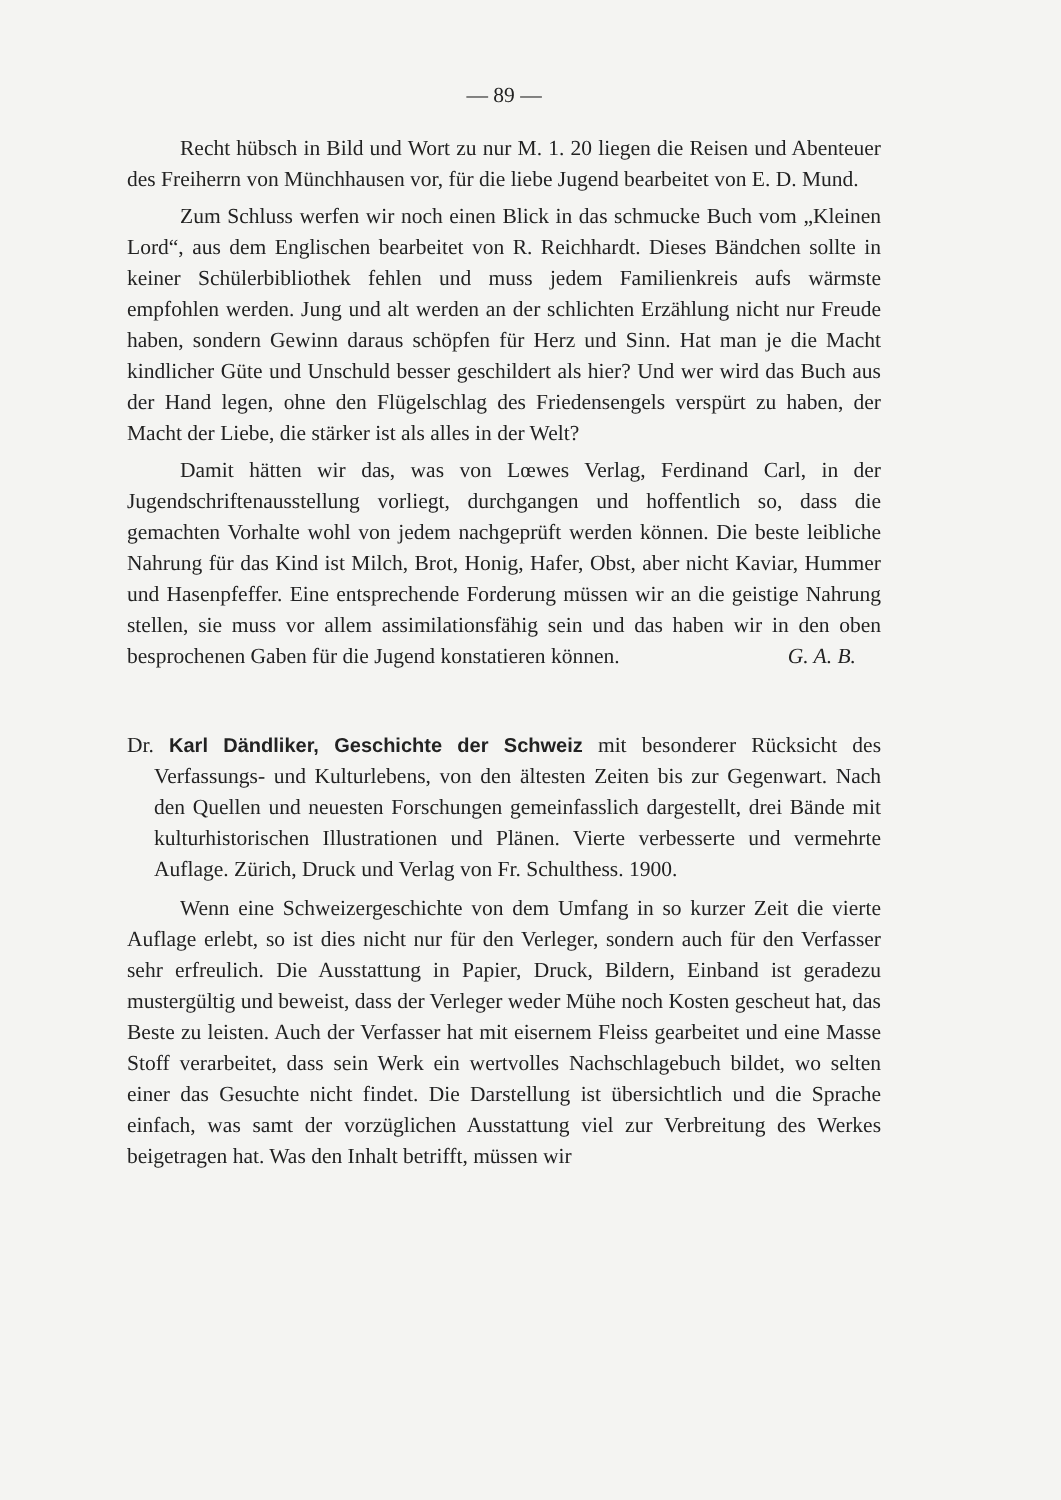— 89 —
Recht hübsch in Bild und Wort zu nur M. 1. 20 liegen die Reisen und Abenteuer des Freiherrn von Münchhausen vor, für die liebe Jugend bearbeitet von E. D. Mund.
Zum Schluss werfen wir noch einen Blick in das schmucke Buch vom „Kleinen Lord“, aus dem Englischen bearbeitet von R. Reichhardt. Dieses Bändchen sollte in keiner Schülerbibliothek fehlen und muss jedem Familienkreis aufs wärmste empfohlen werden. Jung und alt werden an der schlichten Erzählung nicht nur Freude haben, sondern Gewinn daraus schöpfen für Herz und Sinn. Hat man je die Macht kindlicher Güte und Unschuld besser geschildert als hier? Und wer wird das Buch aus der Hand legen, ohne den Flügelschlag des Friedensengels verspürt zu haben, der Macht der Liebe, die stärker ist als alles in der Welt?
Damit hätten wir das, was von Lœwes Verlag, Ferdinand Carl, in der Jugendschriftenausstellung vorliegt, durchgangen und hoffentlich so, dass die gemachten Vorhalte wohl von jedem nachgeprüft werden können. Die beste leibliche Nahrung für das Kind ist Milch, Brot, Honig, Hafer, Obst, aber nicht Kaviar, Hummer und Hasenpfeffer. Eine entsprechende Forderung müssen wir an die geistige Nahrung stellen, sie muss vor allem assimilationsfähig sein und das haben wir in den oben besprochenen Gaben für die Jugend konstatieren können. G. A. B.
Dr. Karl Dändliker, Geschichte der Schweiz mit besonderer Rücksicht des Verfassungs- und Kulturlebens, von den ältesten Zeiten bis zur Gegenwart. Nach den Quellen und neuesten Forschungen gemeinfasslich dargestellt, drei Bände mit kulturhistorischen Illustrationen und Plänen. Vierte verbesserte und vermehrte Auflage. Zürich, Druck und Verlag von Fr. Schulthess. 1900.
Wenn eine Schweizergeschichte von dem Umfang in so kurzer Zeit die vierte Auflage erlebt, so ist dies nicht nur für den Verleger, sondern auch für den Verfasser sehr erfreulich. Die Ausstattung in Papier, Druck, Bildern, Einband ist geradezu mustergültig und beweist, dass der Verleger weder Mühe noch Kosten gescheut hat, das Beste zu leisten. Auch der Verfasser hat mit eisernem Fleiss gearbeitet und eine Masse Stoff verarbeitet, dass sein Werk ein wertvolles Nachschlagebuch bildet, wo selten einer das Gesuchte nicht findet. Die Darstellung ist übersichtlich und die Sprache einfach, was samt der vorzüglichen Ausstattung viel zur Verbreitung des Werkes beigetragen hat. Was den Inhalt betrifft, müssen wir